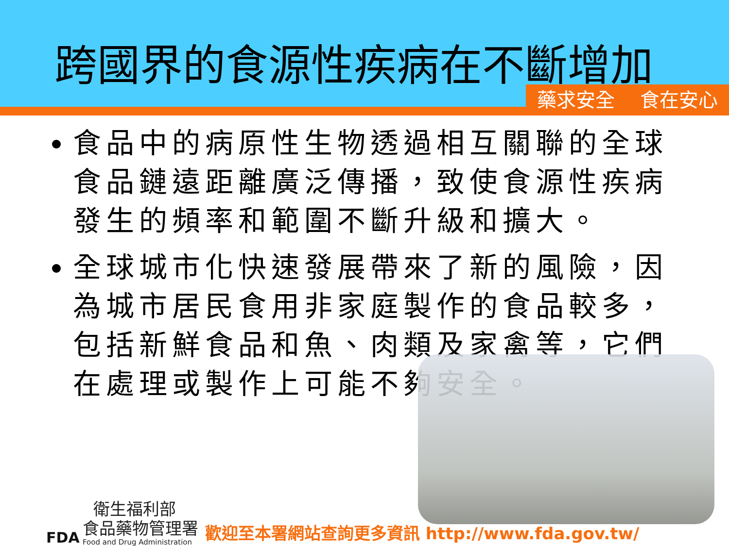跨國界的食源性疾病在不斷增加
藥求安全 食在安心
食品中的病原性生物透過相互關聯的全球食品鏈遠距離廣泛傳播，致使食源性疾病發生的頻率和範圍不斷升級和擴大。
全球城市化快速發展帶來了新的風險，因為城市居民食用非家庭製作的食品較多，包括新鮮食品和魚、肉類及家禽等，它們在處理或製作上可能不夠安全。
FDA
衛生福利部
食品藥物管理署
Food and Drug Administration
歡迎至本署網站查詢更多資訊 http://www.fda.gov.tw/